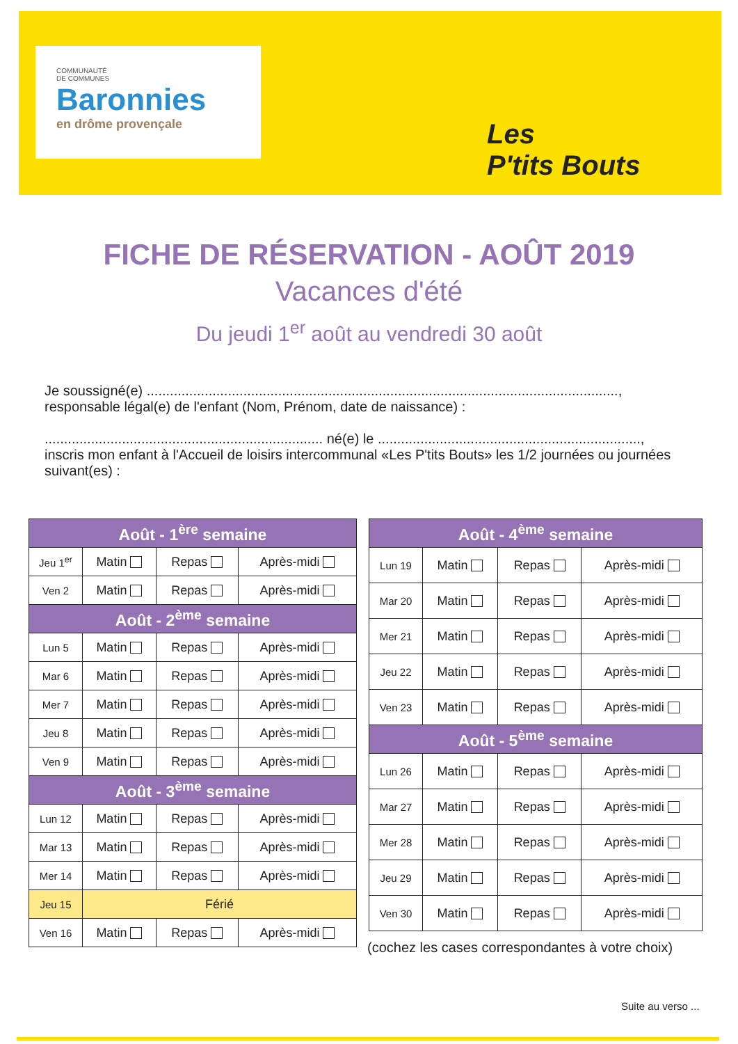COMMUNAUTÉ
DE COMMUNES
Baronnies
en drôme provençale
Les
P'tits Bouts
FICHE DE RÉSERVATION - AOÛT 2019
Vacances d'été
Du jeudi 1<sup>er</sup> août au vendredi 30 août
Je soussigné(e) ..........................................................................................................................,
responsable légal(e) de l'enfant (Nom, Prénom, date de naissance) :
........................................................................ né(e) le ....................................................................,
inscris mon enfant à l'Accueil de loisirs intercommunal «Les P'tits Bouts» les 1/2 journées ou journées suivant(es) :
| Août - 1<sup>ère</sup> semaine | | | |
| --- | --- | --- | --- |
| Jeu 1<sup>er</sup> | Matin | Repas | Après-midi |
| Ven 2 | Matin | Repas | Après-midi |
| Août - 2<sup>ème</sup> semaine | | | |
| Lun 5 | Matin | Repas | Après-midi |
| Mar 6 | Matin | Repas | Après-midi |
| Mer 7 | Matin | Repas | Après-midi |
| Jeu 8 | Matin | Repas | Après-midi |
| Ven 9 | Matin | Repas | Après-midi |
| Août - 3<sup>ème</sup> semaine | | | |
| Lun 12 | Matin | Repas | Après-midi |
| Mar 13 | Matin | Repas | Après-midi |
| Mer 14 | Matin | Repas | Après-midi |
| Jeu 15 | Férié | | |
| Ven 16 | Matin | Repas | Après-midi |
| Août - 4<sup>ème</sup> semaine | | | |
| --- | --- | --- | --- |
| Lun 19 | Matin | Repas | Après-midi |
| Mar 20 | Matin | Repas | Après-midi |
| Mer 21 | Matin | Repas | Après-midi |
| Jeu 22 | Matin | Repas | Après-midi |
| Ven 23 | Matin | Repas | Après-midi |
| Août - 5<sup>ème</sup> semaine | | | |
| Lun 26 | Matin | Repas | Après-midi |
| Mar 27 | Matin | Repas | Après-midi |
| Mer 28 | Matin | Repas | Après-midi |
| Jeu 29 | Matin | Repas | Après-midi |
| Ven 30 | Matin | Repas | Après-midi |
(cochez les cases correspondantes à votre choix)
Suite au verso ...